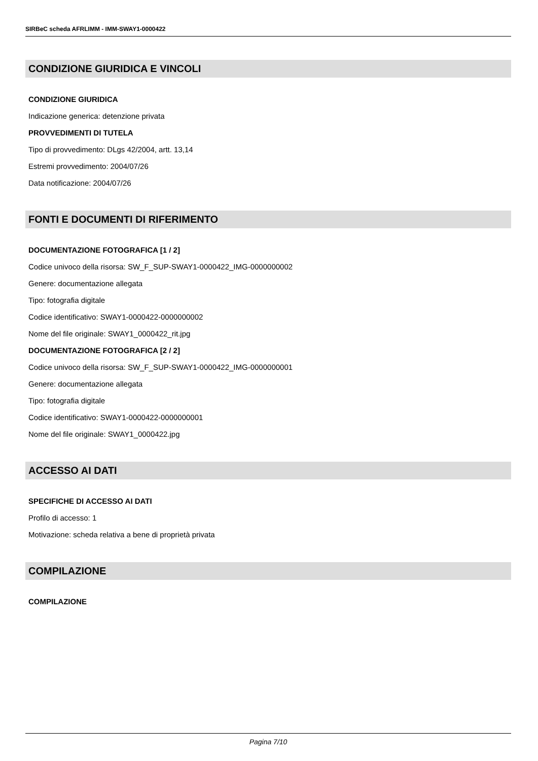SIRBeC scheda AFRLIMM - IMM-SWAY1-0000422
CONDIZIONE GIURIDICA E VINCOLI
CONDIZIONE GIURIDICA
Indicazione generica: detenzione privata
PROVVEDIMENTI DI TUTELA
Tipo di provvedimento: DLgs 42/2004, artt. 13,14
Estremi provvedimento: 2004/07/26
Data notificazione: 2004/07/26
FONTI E DOCUMENTI DI RIFERIMENTO
DOCUMENTAZIONE FOTOGRAFICA [1 / 2]
Codice univoco della risorsa: SW_F_SUP-SWAY1-0000422_IMG-0000000002
Genere: documentazione allegata
Tipo: fotografia digitale
Codice identificativo: SWAY1-0000422-0000000002
Nome del file originale: SWAY1_0000422_rit.jpg
DOCUMENTAZIONE FOTOGRAFICA [2 / 2]
Codice univoco della risorsa: SW_F_SUP-SWAY1-0000422_IMG-0000000001
Genere: documentazione allegata
Tipo: fotografia digitale
Codice identificativo: SWAY1-0000422-0000000001
Nome del file originale: SWAY1_0000422.jpg
ACCESSO AI DATI
SPECIFICHE DI ACCESSO AI DATI
Profilo di accesso: 1
Motivazione: scheda relativa a bene di proprietà privata
COMPILAZIONE
COMPILAZIONE
Pagina 7/10